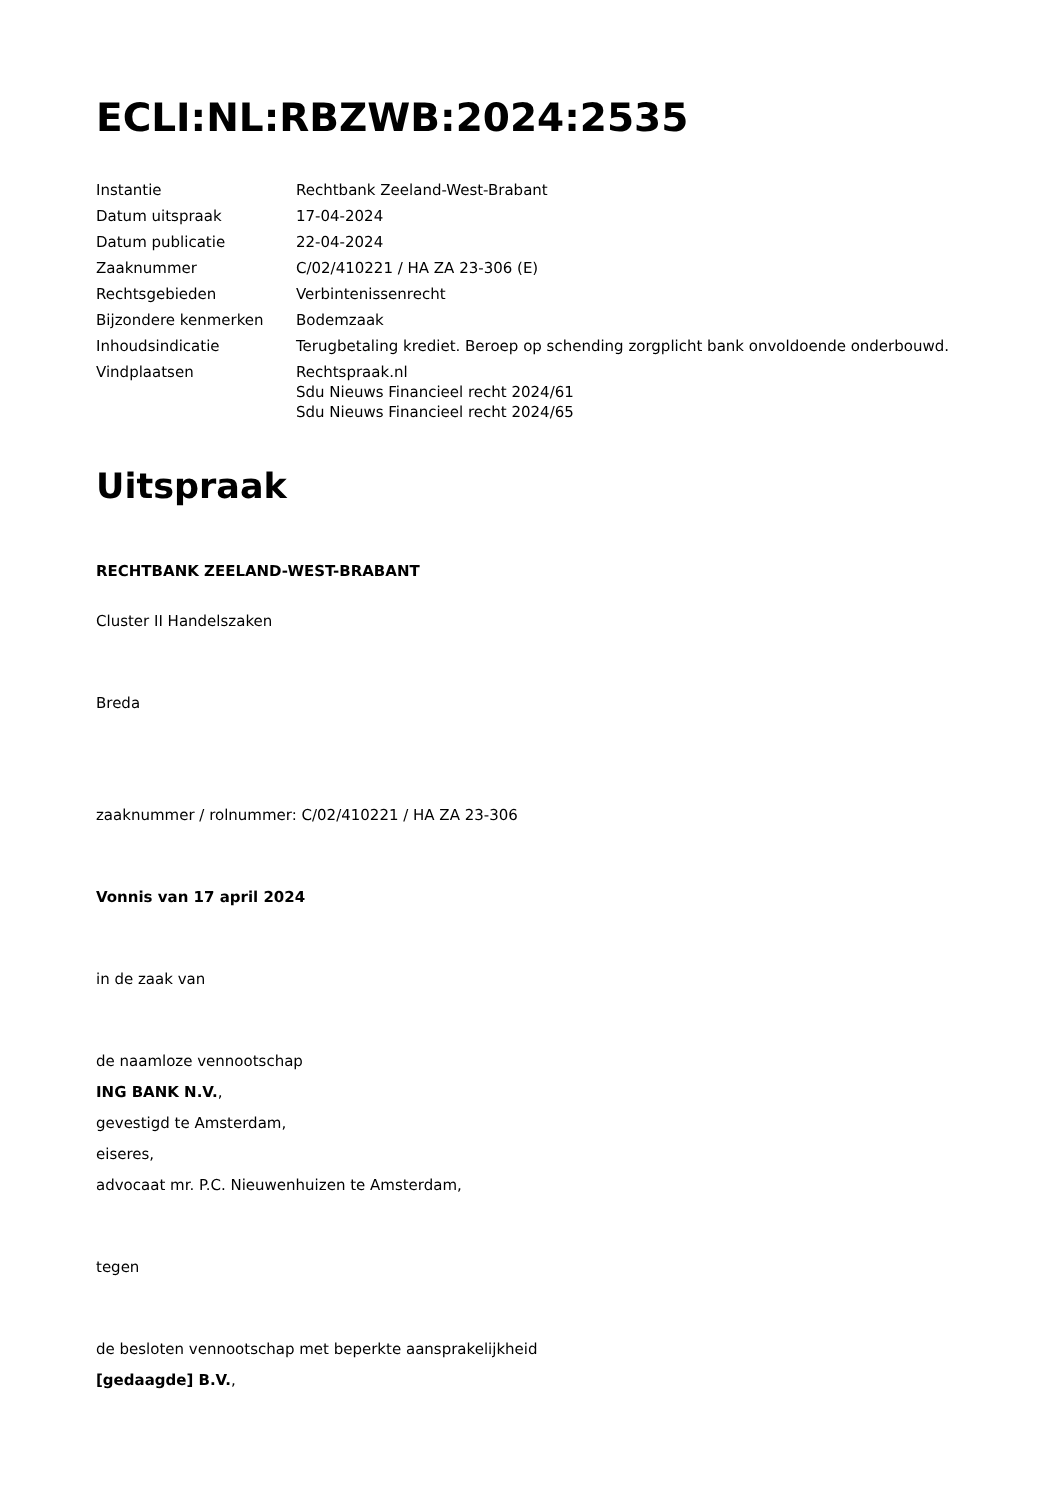ECLI:NL:RBZWB:2024:2535
| Instantie | Rechtbank Zeeland-West-Brabant |
| Datum uitspraak | 17-04-2024 |
| Datum publicatie | 22-04-2024 |
| Zaaknummer | C/02/410221 / HA ZA 23-306 (E) |
| Rechtsgebieden | Verbintenissenrecht |
| Bijzondere kenmerken | Bodemzaak |
| Inhoudsindicatie | Terugbetaling krediet. Beroep op schending zorgplicht bank onvoldoende onderbouwd. |
| Vindplaatsen | Rechtspraak.nl Sdu Nieuws Financieel recht 2024/61 Sdu Nieuws Financieel recht 2024/65 |
Uitspraak
RECHTBANK ZEELAND-WEST-BRABANT
Cluster II Handelszaken
Breda
zaaknummer / rolnummer: C/02/410221 / HA ZA 23-306
Vonnis van 17 april 2024
in de zaak van
de naamloze vennootschap
ING BANK N.V.,
gevestigd te Amsterdam,
eiseres,
advocaat mr. P.C. Nieuwenhuizen te Amsterdam,
tegen
de besloten vennootschap met beperkte aansprakelijkheid
[gedaagde] B.V.,